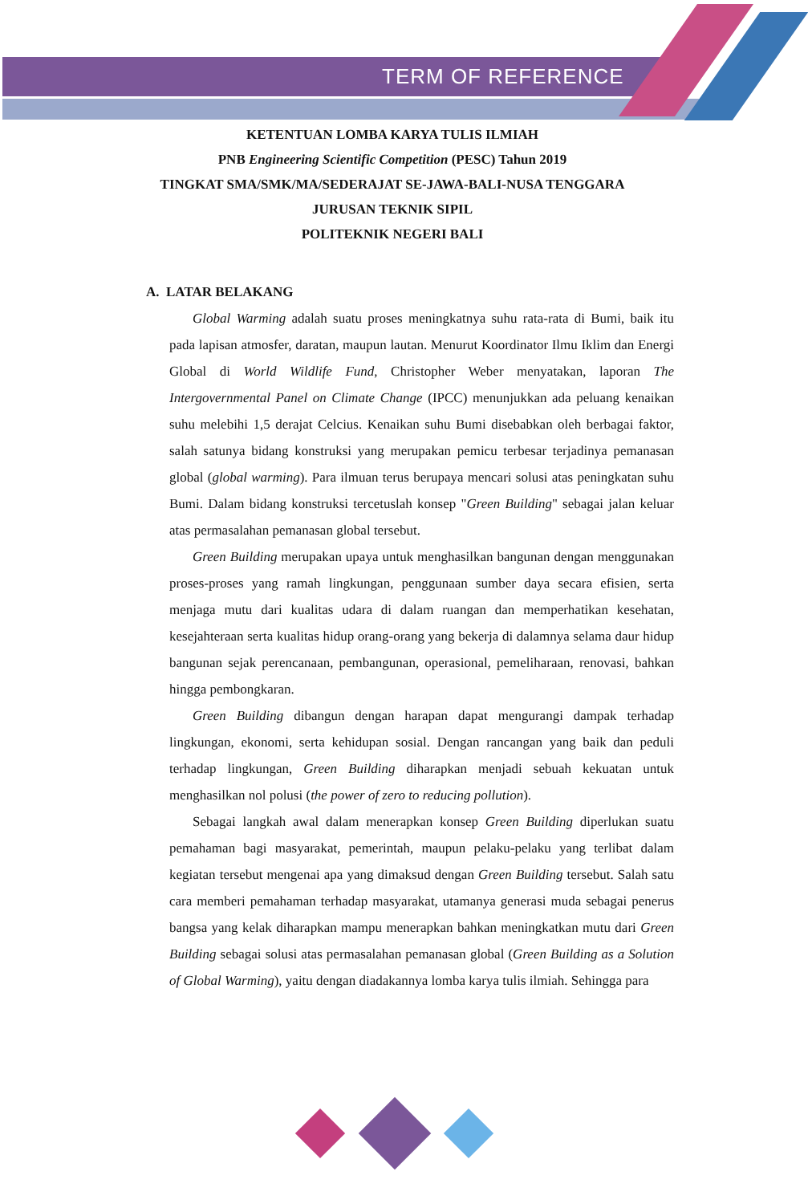TERM OF REFERENCE
KETENTUAN LOMBA KARYA TULIS ILMIAH
PNB Engineering Scientific Competition (PESC) Tahun 2019
TINGKAT SMA/SMK/MA/SEDERAJAT SE-JAWA-BALI-NUSA TENGGARA
JURUSAN TEKNIK SIPIL
POLITEKNIK NEGERI BALI
A. LATAR BELAKANG
Global Warming adalah suatu proses meningkatnya suhu rata-rata di Bumi, baik itu pada lapisan atmosfer, daratan, maupun lautan. Menurut Koordinator Ilmu Iklim dan Energi Global di World Wildlife Fund, Christopher Weber menyatakan, laporan The Intergovernmental Panel on Climate Change (IPCC) menunjukkan ada peluang kenaikan suhu melebihi 1,5 derajat Celcius. Kenaikan suhu Bumi disebabkan oleh berbagai faktor, salah satunya bidang konstruksi yang merupakan pemicu terbesar terjadinya pemanasan global (global warming). Para ilmuan terus berupaya mencari solusi atas peningkatan suhu Bumi. Dalam bidang konstruksi tercetuslah konsep "Green Building" sebagai jalan keluar atas permasalahan pemanasan global tersebut.
Green Building merupakan upaya untuk menghasilkan bangunan dengan menggunakan proses-proses yang ramah lingkungan, penggunaan sumber daya secara efisien, serta menjaga mutu dari kualitas udara di dalam ruangan dan memperhatikan kesehatan, kesejahteraan serta kualitas hidup orang-orang yang bekerja di dalamnya selama daur hidup bangunan sejak perencanaan, pembangunan, operasional, pemeliharaan, renovasi, bahkan hingga pembongkaran.
Green Building dibangun dengan harapan dapat mengurangi dampak terhadap lingkungan, ekonomi, serta kehidupan sosial. Dengan rancangan yang baik dan peduli terhadap lingkungan, Green Building diharapkan menjadi sebuah kekuatan untuk menghasilkan nol polusi (the power of zero to reducing pollution).
Sebagai langkah awal dalam menerapkan konsep Green Building diperlukan suatu pemahaman bagi masyarakat, pemerintah, maupun pelaku-pelaku yang terlibat dalam kegiatan tersebut mengenai apa yang dimaksud dengan Green Building tersebut. Salah satu cara memberi pemahaman terhadap masyarakat, utamanya generasi muda sebagai penerus bangsa yang kelak diharapkan mampu menerapkan bahkan meningkatkan mutu dari Green Building sebagai solusi atas permasalahan pemanasan global (Green Building as a Solution of Global Warming), yaitu dengan diadakannya lomba karya tulis ilmiah. Sehingga para